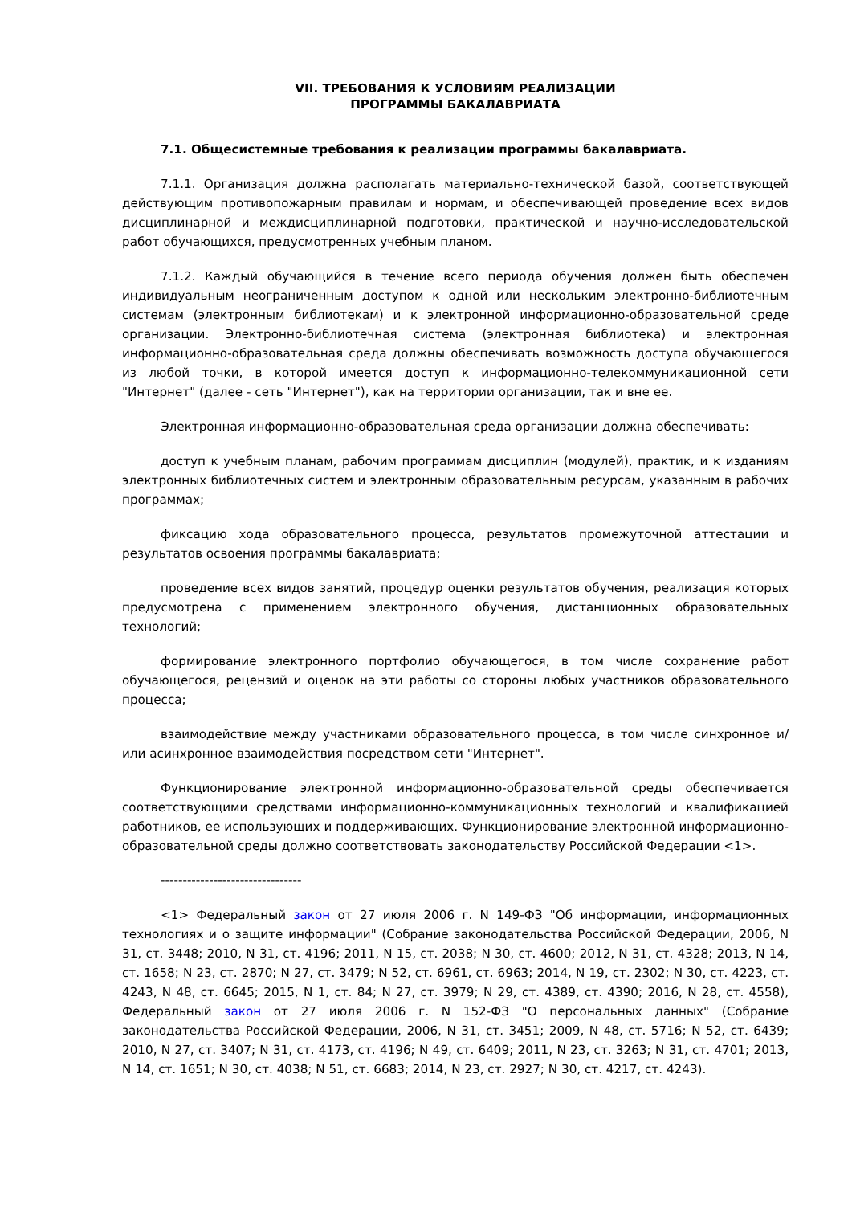VII. ТРЕБОВАНИЯ К УСЛОВИЯМ РЕАЛИЗАЦИИ
ПРОГРАММЫ БАКАЛАВРИАТА
7.1. Общесистемные требования к реализации программы бакалавриата.
7.1.1. Организация должна располагать материально-технической базой, соответствующей действующим противопожарным правилам и нормам, и обеспечивающей проведение всех видов дисциплинарной и междисциплинарной подготовки, практической и научно-исследовательской работ обучающихся, предусмотренных учебным планом.
7.1.2. Каждый обучающийся в течение всего периода обучения должен быть обеспечен индивидуальным неограниченным доступом к одной или нескольким электронно-библиотечным системам (электронным библиотекам) и к электронной информационно-образовательной среде организации. Электронно-библиотечная система (электронная библиотека) и электронная информационно-образовательная среда должны обеспечивать возможность доступа обучающегося из любой точки, в которой имеется доступ к информационно-телекоммуникационной сети "Интернет" (далее - сеть "Интернет"), как на территории организации, так и вне ее.
Электронная информационно-образовательная среда организации должна обеспечивать:
доступ к учебным планам, рабочим программам дисциплин (модулей), практик, и к изданиям электронных библиотечных систем и электронным образовательным ресурсам, указанным в рабочих программах;
фиксацию хода образовательного процесса, результатов промежуточной аттестации и результатов освоения программы бакалавриата;
проведение всех видов занятий, процедур оценки результатов обучения, реализация которых предусмотрена с применением электронного обучения, дистанционных образовательных технологий;
формирование электронного портфолио обучающегося, в том числе сохранение работ обучающегося, рецензий и оценок на эти работы со стороны любых участников образовательного процесса;
взаимодействие между участниками образовательного процесса, в том числе синхронное и/или асинхронное взаимодействия посредством сети "Интернет".
Функционирование электронной информационно-образовательной среды обеспечивается соответствующими средствами информационно-коммуникационных технологий и квалификацией работников, ее использующих и поддерживающих. Функционирование электронной информационно-образовательной среды должно соответствовать законодательству Российской Федерации <1>.
--------------------------------
<1> Федеральный закон от 27 июля 2006 г. N 149-ФЗ "Об информации, информационных технологиях и о защите информации" (Собрание законодательства Российской Федерации, 2006, N 31, ст. 3448; 2010, N 31, ст. 4196; 2011, N 15, ст. 2038; N 30, ст. 4600; 2012, N 31, ст. 4328; 2013, N 14, ст. 1658; N 23, ст. 2870; N 27, ст. 3479; N 52, ст. 6961, ст. 6963; 2014, N 19, ст. 2302; N 30, ст. 4223, ст. 4243, N 48, ст. 6645; 2015, N 1, ст. 84; N 27, ст. 3979; N 29, ст. 4389, ст. 4390; 2016, N 28, ст. 4558), Федеральный закон от 27 июля 2006 г. N 152-ФЗ "О персональных данных" (Собрание законодательства Российской Федерации, 2006, N 31, ст. 3451; 2009, N 48, ст. 5716; N 52, ст. 6439; 2010, N 27, ст. 3407; N 31, ст. 4173, ст. 4196; N 49, ст. 6409; 2011, N 23, ст. 3263; N 31, ст. 4701; 2013, N 14, ст. 1651; N 30, ст. 4038; N 51, ст. 6683; 2014, N 23, ст. 2927; N 30, ст. 4217, ст. 4243).